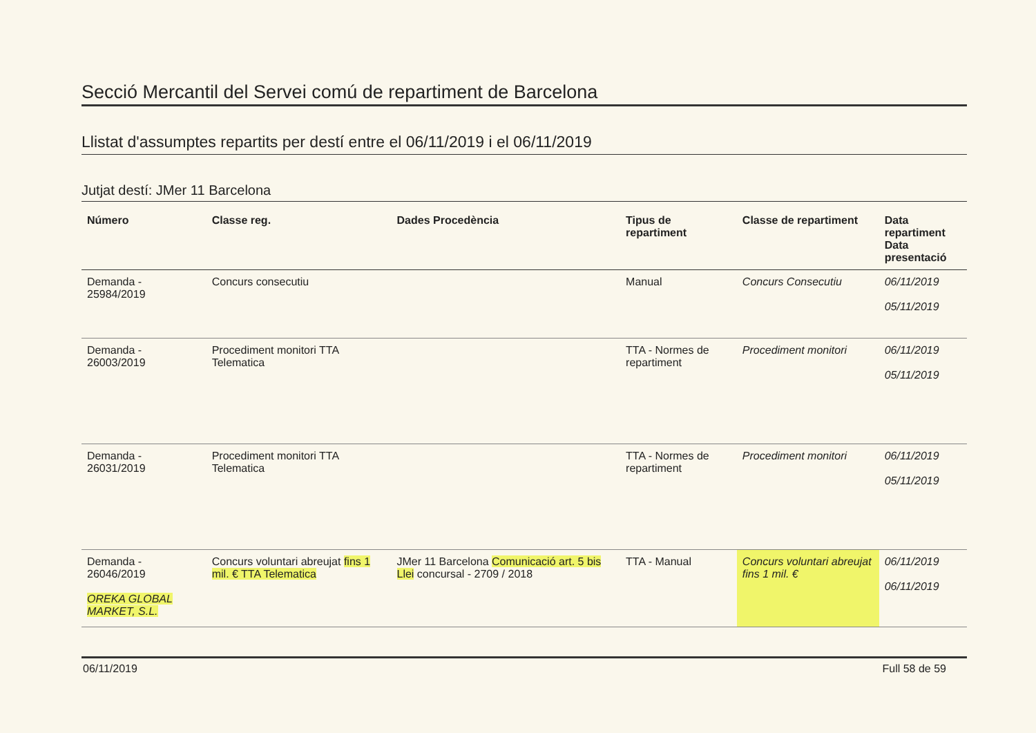Secció Mercantil del Servei comú de repartiment de Barcelona
Llistat d'assumptes repartits per destí entre el 06/11/2019 i el 06/11/2019
Jutjat destí: JMer 11 Barcelona
| Número | Classe reg. | Dades Procedència | Tipus de repartiment | Classe de repartiment | Data repartiment Data presentació |
| --- | --- | --- | --- | --- | --- |
| Demanda - 25984/2019 | Concurs consecutiu | | Manual | Concurs Consecutiu | 06/11/2019 05/11/2019 |
| Demanda - 26003/2019 | Procediment monitori TTA Telematica | | TTA - Normes de repartiment | Procediment monitori | 06/11/2019 05/11/2019 |
| Demanda - 26031/2019 | Procediment monitori TTA Telematica | | TTA - Normes de repartiment | Procediment monitori | 06/11/2019 05/11/2019 |
| Demanda - 26046/2019 OREKA GLOBAL MARKET, S.L. | Concurs voluntari abreujat fins 1 mil. € TTA Telematica | JMer 11 Barcelona Comunicació art. 5 bis Llei concursal - 2709 / 2018 | TTA - Manual | Concurs voluntari abreujat fins 1 mil. € | 06/11/2019 06/11/2019 |
06/11/2019 Full 58 de 59